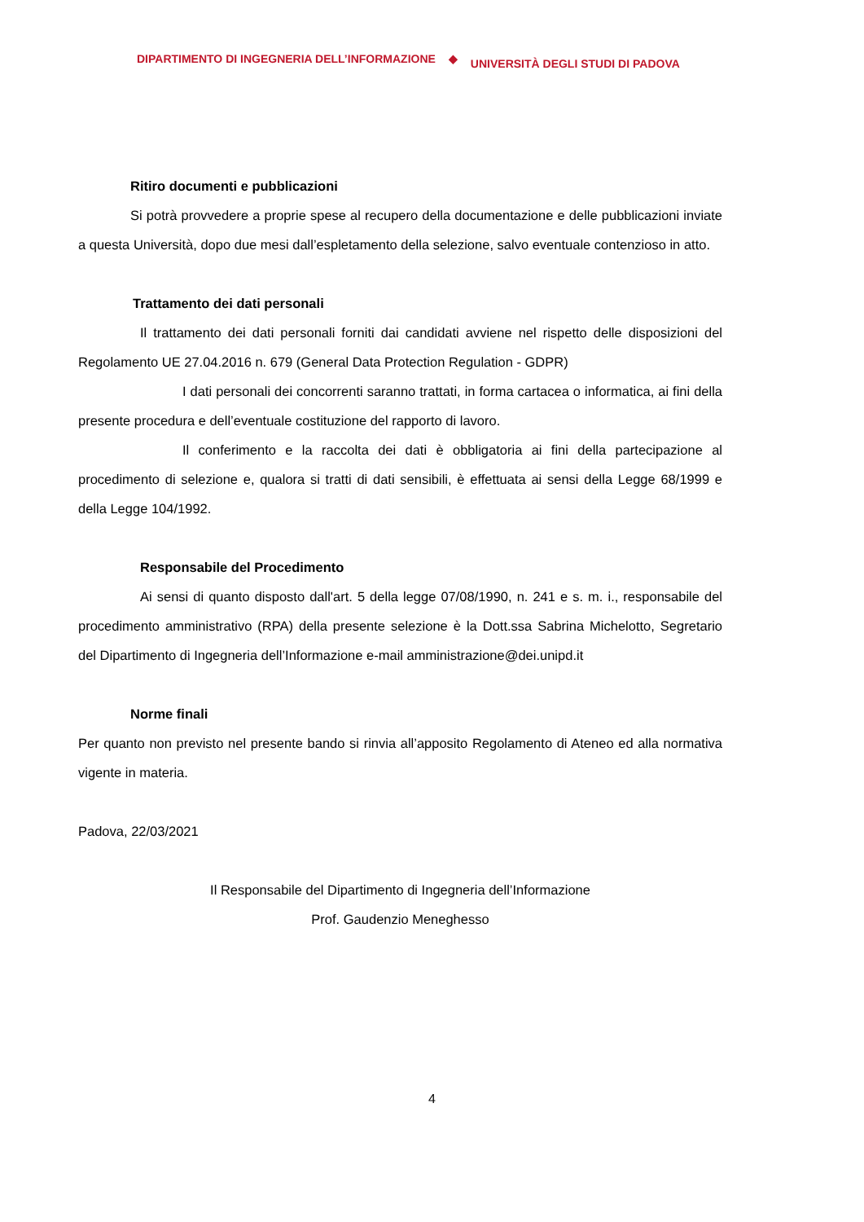DIPARTIMENTO DI INGEGNERIA DELL’INFORMAZIONE ◆ UNIVERSITÀ DEGLI STUDI DI PADOVA
Ritiro documenti e pubblicazioni
Si potrà provvedere a proprie spese al recupero della documentazione e delle pubblicazioni inviate a questa Università, dopo due mesi dall’espletamento della selezione, salvo eventuale contenzioso in atto.
Trattamento dei dati personali
Il trattamento dei dati personali forniti dai candidati avviene nel rispetto delle disposizioni del Regolamento UE 27.04.2016 n. 679 (General Data Protection Regulation - GDPR)
I dati personali dei concorrenti saranno trattati, in forma cartacea o informatica, ai fini della presente procedura e dell’eventuale costituzione del rapporto di lavoro.
Il conferimento e la raccolta dei dati è obbligatoria ai fini della partecipazione al procedimento di selezione e, qualora si tratti di dati sensibili, è effettuata ai sensi della Legge 68/1999 e della Legge 104/1992.
Responsabile del Procedimento
Ai sensi di quanto disposto dall'art. 5 della legge 07/08/1990, n. 241 e s. m. i., responsabile del procedimento amministrativo (RPA) della presente selezione è la Dott.ssa Sabrina Michelotto, Segretario del Dipartimento di Ingegneria dell’Informazione e-mail amministrazione@dei.unipd.it
Norme finali
Per quanto non previsto nel presente bando si rinvia all’apposito Regolamento di Ateneo ed alla normativa vigente in materia.
Padova, 22/03/2021
Il Responsabile del Dipartimento di Ingegneria dell’Informazione
Prof. Gaudenzio Meneghesso
4